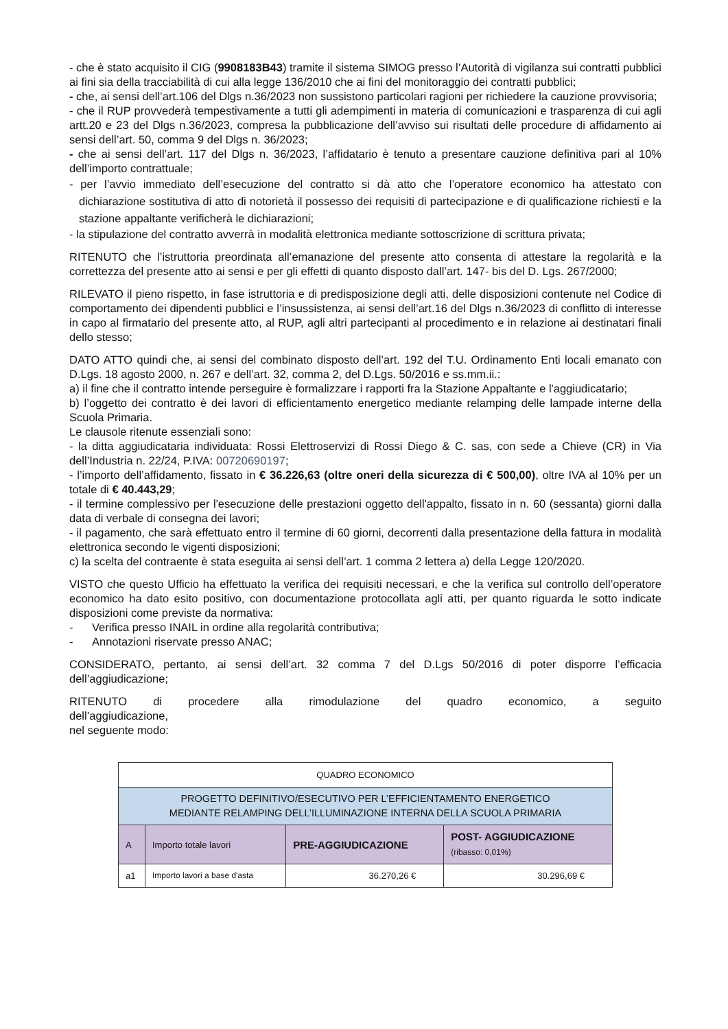- che è stato acquisito il CIG (9908183B43) tramite il sistema SIMOG presso l’Autorità di vigilanza sui contratti pubblici ai fini sia della tracciabilità di cui alla legge 136/2010 che ai fini del monitoraggio dei contratti pubblici;
- che, ai sensi dell’art.106 del Dlgs n.36/2023 non sussistono particolari ragioni per richiedere la cauzione provvisoria;
- che il RUP provvederà tempestivamente a tutti gli adempimenti in materia di comunicazioni e trasparenza di cui agli artt.20 e 23 del Dlgs n.36/2023, compresa la pubblicazione dell’avviso sui risultati delle procedure di affidamento ai sensi dell’art. 50, comma 9 del Dlgs n. 36/2023;
- che ai sensi dell’art. 117 del Dlgs n. 36/2023, l’affidatario è tenuto a presentare cauzione definitiva pari al 10% dell’importo contrattuale;
- per l’avvio immediato dell’esecuzione del contratto si dà atto che l’operatore economico ha attestato con dichiarazione sostitutiva di atto di notorietà il possesso dei requisiti di partecipazione e di qualificazione richiesti e la stazione appaltante verificherà le dichiarazioni;
- la stipulazione del contratto avverrà in modalità elettronica mediante sottoscrizione di scrittura privata;
RITENUTO che l’istruttoria preordinata all’emanazione del presente atto consenta di attestare la regolarità e la correttezza del presente atto ai sensi e per gli effetti di quanto disposto dall’art. 147- bis del D. Lgs. 267/2000;
RILEVATO il pieno rispetto, in fase istruttoria e di predisposizione degli atti, delle disposizioni contenute nel Codice di comportamento dei dipendenti pubblici e l’insussistenza, ai sensi dell’art.16 del Dlgs n.36/2023 di conflitto di interesse in capo al firmatario del presente atto, al RUP, agli altri partecipanti al procedimento e in relazione ai destinatari finali dello stesso;
DATO ATTO quindi che, ai sensi del combinato disposto dell’art. 192 del T.U. Ordinamento Enti locali emanato con D.Lgs. 18 agosto 2000, n. 267 e dell’art. 32, comma 2, del D.Lgs. 50/2016 e ss.mm.ii.:
a) il fine che il contratto intende perseguire è formalizzare i rapporti fra la Stazione Appaltante e l'aggiudicatario;
b) l’oggetto dei contratto è dei lavori di efficientamento energetico mediante relamping delle lampade interne della Scuola Primaria.
Le clausole ritenute essenziali sono:
- la ditta aggiudicataria individuata: Rossi Elettroservizi di Rossi Diego & C. sas, con sede a Chieve (CR) in Via dell’Industria n. 22/24, P.IVA: 00720690197;
- l’importo dell’affidamento, fissato in € 36.226,63 (oltre oneri della sicurezza di € 500,00), oltre IVA al 10% per un totale di € 40.443,29;
- il termine complessivo per l'esecuzione delle prestazioni oggetto dell'appalto, fissato in n. 60 (sessanta) giorni dalla data di verbale di consegna dei lavori;
- il pagamento, che sarà effettuato entro il termine di 60 giorni, decorrenti dalla presentazione della fattura in modalità elettronica secondo le vigenti disposizioni;
c) la scelta del contraente è stata eseguita ai sensi dell’art. 1 comma 2 lettera a) della Legge 120/2020.
VISTO che questo Ufficio ha effettuato la verifica dei requisiti necessari, e che la verifica sul controllo dell’operatore economico ha dato esito positivo, con documentazione protocollata agli atti, per quanto riguarda le sotto indicate disposizioni come previste da normativa:
- Verifica presso INAIL in ordine alla regolarità contributiva;
- Annotazioni riservate presso ANAC;
CONSIDERATO, pertanto, ai sensi dell’art. 32 comma 7 del D.Lgs 50/2016 di poter disporre l’efficacia dell’aggiudicazione;
RITENUTO di procedere alla rimodulazione del quadro economico, a seguito dell’aggiudicazione,
nel seguente modo:
| QUADRO ECONOMICO | | | |
| PROGETTO DEFINITIVO/ESECUTIVO PER L’EFFICIENTAMENTO ENERGETICO MEDIANTE RELAMPING DELL’ILLUMINAZIONE INTERNA DELLA SCUOLA PRIMARIA | | | |
| A | Importo totale lavori | PRE-AGGIUDICAZIONE | POST- AGGIUDICAZIONE (ribasso: 0,01%) |
| a1 | Importo lavori a base d'asta | 36.270,26 € | 30.296,69 € |